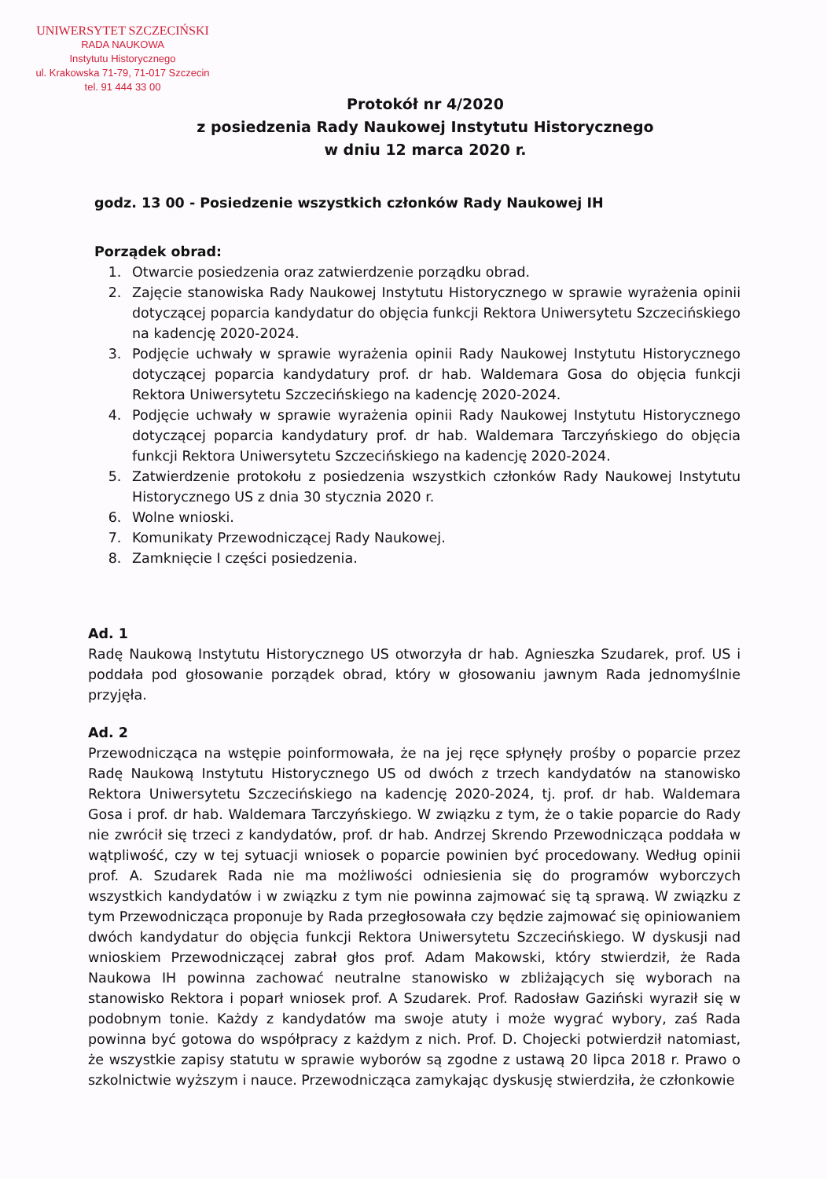UNIWERSYTET SZCZECIŃSKI
RADA NAUKOWA
Instytutu Historycznego
ul. Krakowska 71-79, 71-017 Szczecin
tel. 91 444 33 00
Protokół nr 4/2020
z posiedzenia Rady Naukowej Instytutu Historycznego
w dniu 12 marca 2020 r.
godz. 13 00 - Posiedzenie wszystkich członków Rady Naukowej IH
Porządek obrad:
1. Otwarcie posiedzenia oraz zatwierdzenie porządku obrad.
2. Zajęcie stanowiska Rady Naukowej Instytutu Historycznego w sprawie wyrażenia opinii dotyczącej poparcia kandydatur do objęcia funkcji Rektora Uniwersytetu Szczecińskiego na kadencję 2020-2024.
3. Podjęcie uchwały w sprawie wyrażenia opinii Rady Naukowej Instytutu Historycznego dotyczącej poparcia kandydatury prof. dr hab. Waldemara Gosa do objęcia funkcji Rektora Uniwersytetu Szczecińskiego na kadencję 2020-2024.
4. Podjęcie uchwały w sprawie wyrażenia opinii Rady Naukowej Instytutu Historycznego dotyczącej poparcia kandydatury prof. dr hab. Waldemara Tarczyńskiego do objęcia funkcji Rektora Uniwersytetu Szczecińskiego na kadencję 2020-2024.
5. Zatwierdzenie protokołu z posiedzenia wszystkich członków Rady Naukowej Instytutu Historycznego US z dnia 30 stycznia 2020 r.
6. Wolne wnioski.
7. Komunikaty Przewodniczącej Rady Naukowej.
8. Zamknięcie I części posiedzenia.
Ad. 1
Radę Naukową Instytutu Historycznego US otworzyła dr hab. Agnieszka Szudarek, prof. US i poddała pod głosowanie porządek obrad, który w głosowaniu jawnym Rada jednomyślnie przyjęła.
Ad. 2
Przewodnicząca na wstępie poinformowała, że na jej ręce spłynęły prośby o poparcie przez Radę Naukową Instytutu Historycznego US od dwóch z trzech kandydatów na stanowisko Rektora Uniwersytetu Szczecińskiego na kadencję 2020-2024, tj. prof. dr hab. Waldemara Gosa i prof. dr hab. Waldemara Tarczyńskiego. W związku z tym, że o takie poparcie do Rady nie zwrócił się trzeci z kandydatów, prof. dr hab. Andrzej Skrendo Przewodnicząca poddała w wątpliwość, czy w tej sytuacji wniosek o poparcie powinien być procedowany. Według opinii prof. A. Szudarek Rada nie ma możliwości odniesienia się do programów wyborczych wszystkich kandydatów i w związku z tym nie powinna zajmować się tą sprawą. W związku z tym Przewodnicząca proponuje by Rada przegłosowała czy będzie zajmować się opiniowaniem dwóch kandydatur do objęcia funkcji Rektora Uniwersytetu Szczecińskiego. W dyskusji nad wnioskiem Przewodniczącej zabrał głos prof. Adam Makowski, który stwierdził, że Rada Naukowa IH powinna zachować neutralne stanowisko w zbliżających się wyborach na stanowisko Rektora i poparł wniosek prof. A Szudarek. Prof. Radosław Gaziński wyraził się w podobnym tonie. Każdy z kandydatów ma swoje atuty i może wygrać wybory, zaś Rada powinna być gotowa do współpracy z każdym z nich. Prof. D. Chojecki potwierdził natomiast, że wszystkie zapisy statutu w sprawie wyborów są zgodne z ustawą 20 lipca 2018 r. Prawo o szkolnictwie wyższym i nauce. Przewodnicząca zamykając dyskusję stwierdziła, że członkowie